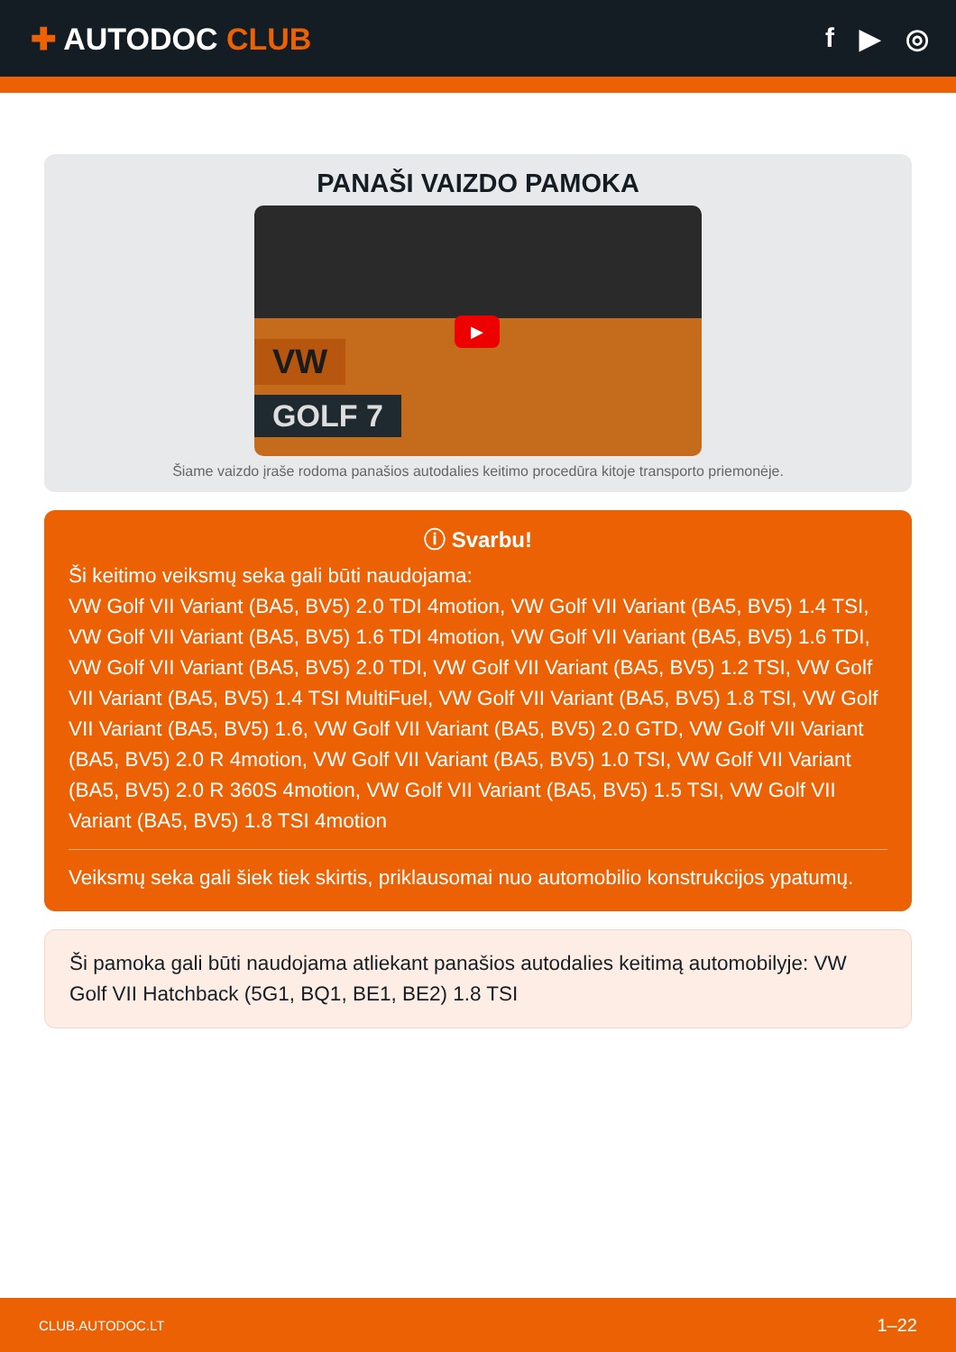✚ AUTODOC CLUB f ▶ ◎
PANAŠI VAIZDO PAMOKA
VW
GOLF 7
▶
Šiame vaizdo įraše rodoma panašios autodalies keitimo procedūra kitoje transporto priemonėje.
ⓘ Svarbu!
Ši keitimo veiksmų seka gali būti naudojama:
VW Golf VII Variant (BA5, BV5) 2.0 TDI 4motion, VW Golf VII Variant (BA5, BV5) 1.4 TSI, VW Golf VII Variant (BA5, BV5) 1.6 TDI 4motion, VW Golf VII Variant (BA5, BV5) 1.6 TDI, VW Golf VII Variant (BA5, BV5) 2.0 TDI, VW Golf VII Variant (BA5, BV5) 1.2 TSI, VW Golf VII Variant (BA5, BV5) 1.4 TSI MultiFuel, VW Golf VII Variant (BA5, BV5) 1.8 TSI, VW Golf VII Variant (BA5, BV5) 1.6, VW Golf VII Variant (BA5, BV5) 2.0 GTD, VW Golf VII Variant (BA5, BV5) 2.0 R 4motion, VW Golf VII Variant (BA5, BV5) 1.0 TSI, VW Golf VII Variant (BA5, BV5) 2.0 R 360S 4motion, VW Golf VII Variant (BA5, BV5) 1.5 TSI, VW Golf VII Variant (BA5, BV5) 1.8 TSI 4motion
Veiksmų seka gali šiek tiek skirtis, priklausomai nuo automobilio konstrukcijos ypatumų.
Ši pamoka gali būti naudojama atliekant panašios autodalies keitimą automobilyje: VW Golf VII Hatchback (5G1, BQ1, BE1, BE2) 1.8 TSI
CLUB.AUTODOC.LT 1–22